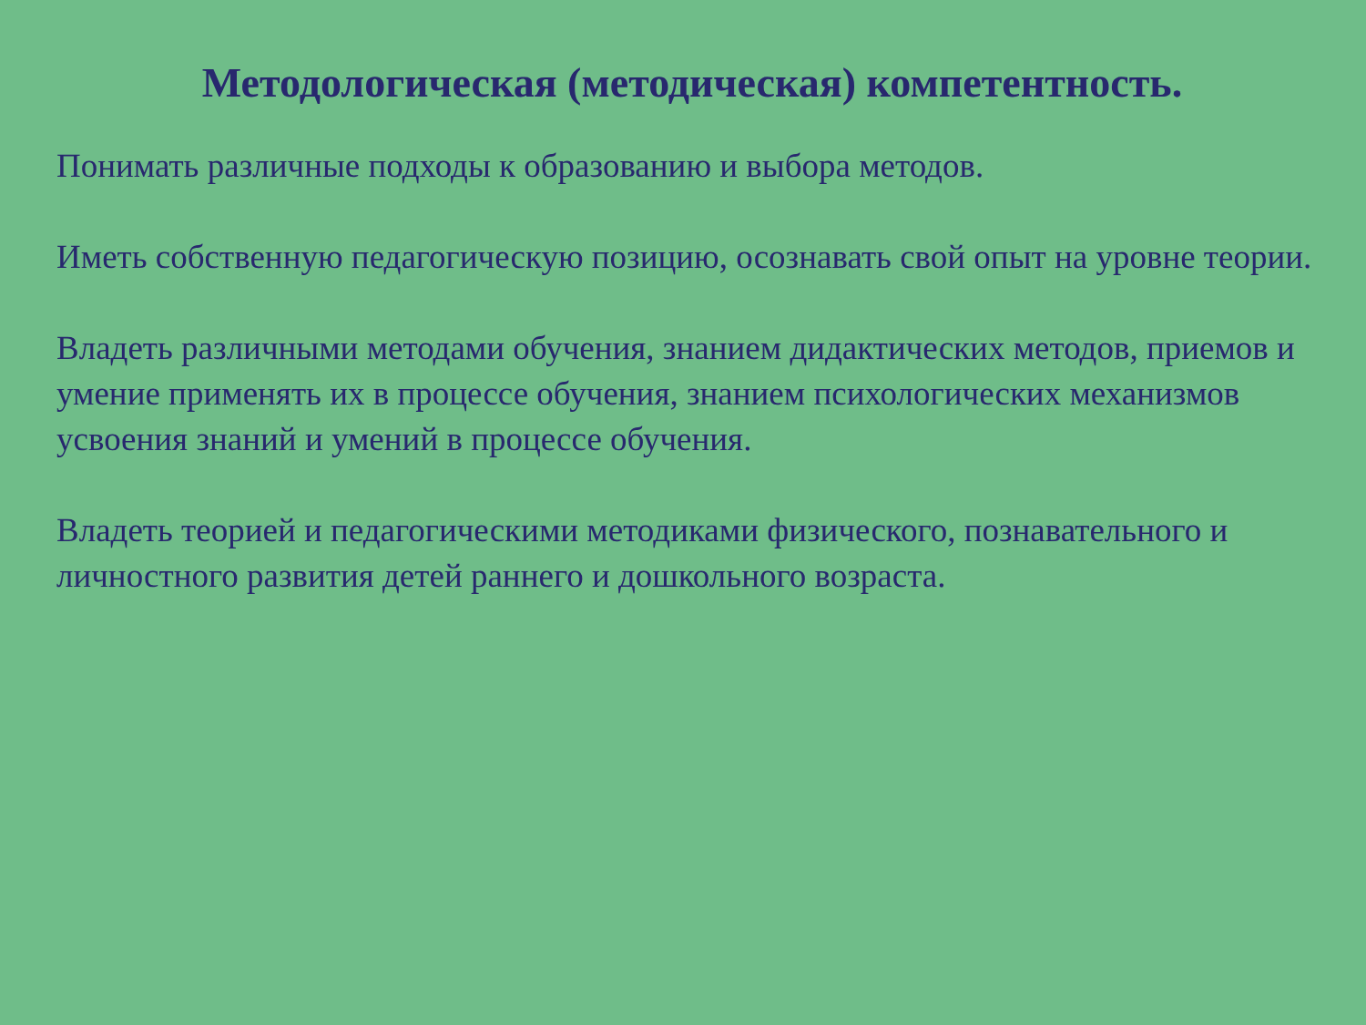Методологическая (методическая) компетентность.
Понимать различные подходы к образованию и выбора методов.
Иметь собственную педагогическую позицию, осознавать свой опыт на уровне теории.
Владеть различными методами обучения, знанием дидактических методов, приемов и умение применять их в процессе обучения, знанием психологических механизмов усвоения знаний и умений в процессе обучения.
Владеть теорией и педагогическими методиками физического, познавательного и личностного развития детей раннего и дошкольного возраста.